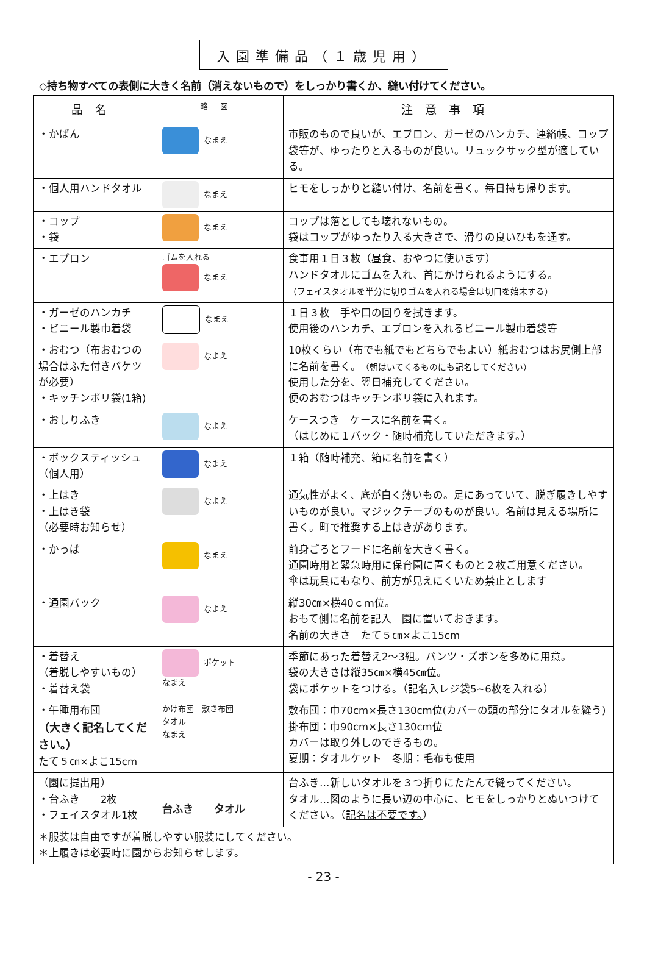入園準備品（１歳児用）
◇持ち物すべての表側に大きく名前（消えないもので）をしっかり書くか、縫い付けてください。
| 品名 | 略図 | 注意事項 |
| --- | --- | --- |
| ・かばん | なまえ | 市販のもので良いが、エプロン、ガーゼのハンカチ、連絡帳、コップ袋等が、ゆったりと入るものが良い。リュックサック型が適している。 |
| ・個人用ハンドタオル | なまえ | ヒモをしっかりと縫い付け、名前を書く。毎日持ち帰ります。 |
| ・コップ ・袋 | なまえ | コップは落としても壊れないもの。 袋はコップがゆったり入る大きさで、滑りの良いひもを通す。 |
| ・エプロン | ゴムを入れる なまえ | 食事用１日３枚（昼食、おやつに使います） ハンドタオルにゴムを入れ、首にかけられるようにする。 （フェイスタオルを半分に切りゴムを入れる場合は切口を始末する） |
| ・ガーゼのハンカチ ・ビニール製巾着袋 | なまえ | １日３枚 手や口の回りを拭きます。 使用後のハンカチ、エプロンを入れるビニール製巾着袋等 |
| ・おむつ（布おむつの場合はふた付きバケツが必要） ・キッチンポリ袋(1箱) | なまえ | 10枚くらい（布でも紙でもどちらでもよい）紙おむつはお尻側上部に名前を書く。 （朝はいてくるものにも記名してください） 使用した分を、翌日補充してください。 便のおむつはキッチンポリ袋に入れます。 |
| ・おしりふき | なまえ | ケースつき ケースに名前を書く。 （はじめに１パック・随時補充していただきます。） |
| ・ボックスティッシュ（個人用） | なまえ | １箱（随時補充、箱に名前を書く） |
| ・上はき ・上はき袋 （必要時お知らせ） | なまえ | 通気性がよく、底が白く薄いもの。足にあっていて、脱ぎ履きしやすいものが良い。マジックテープのものが良い。名前は見える場所に書く。町で推奨する上はきがあります。 |
| ・かっぱ | なまえ | 前身ごろとフードに名前を大きく書く。 通園時用と緊急時用に保育園に置くものと２枚ご用意ください。 傘は玩具にもなり、前方が見えにくいため禁止とします |
| ・通園バック | なまえ | 縦30㎝×横40ｃｍ位。 おもて側に名前を記入 園に置いておきます。 名前の大きさ たて５㎝×よこ15cm |
| ・着替え （着脱しやすいもの） ・着替え袋 | ポケット なまえ | 季節にあった着替え2～3組。パンツ・ズボンを多めに用意。 袋の大きさは縦35㎝×横45㎝位。 袋にポケットをつける。（記名入レジ袋5~6枚を入れる） |
| ・午睡用布団 （大きく記名してください。） たて５㎝×よこ15cm | かけ布団 敷き布団 タオル なまえ | 敷布団：巾70cm×長さ130cm位(カバーの頭の部分にタオルを縫う) 掛布団：巾90cm×長さ130cm位 カバーは取り外しのできるもの。 夏期：タオルケット 冬期：毛布も使用 |
| （園に提出用） ・台ふき 2枚 ・フェイスタオル1枚 | 台ふき タオル | 台ふき…新しいタオルを３つ折りにたたんで縫ってください。 タオル…図のように長い辺の中心に、ヒモをしっかりとぬいつけてください。（ 記名は不要です。 ） |
| ＊服装は自由ですが着脱しやすい服装にしてください。 ＊上履きは必要時に園からお知らせします。 | | |
- 23 -